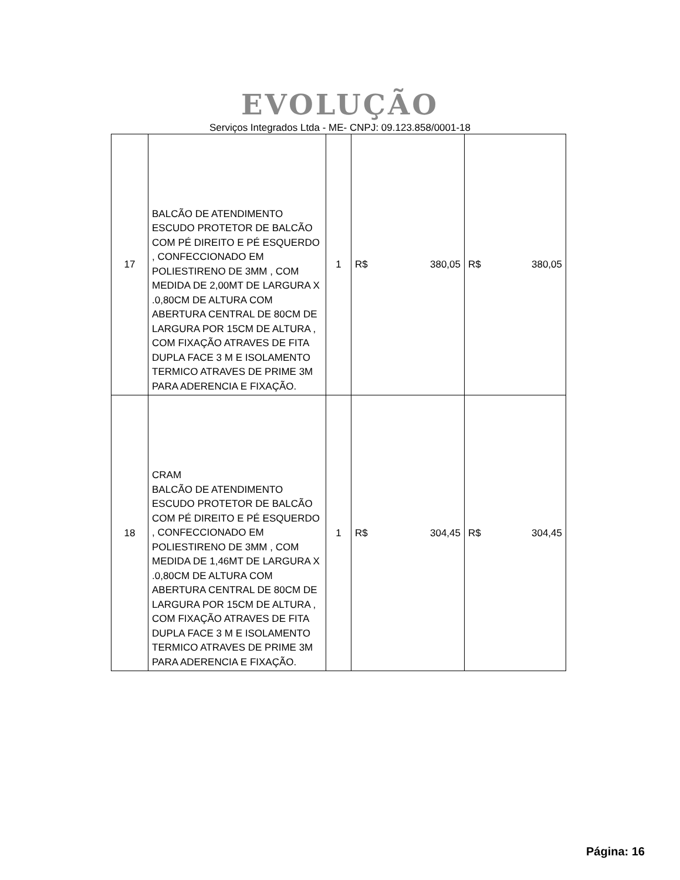EVOLUÇÃO
Serviços Integrados Ltda - ME- CNPJ: 09.123.858/0001-18
| 17 | BALCÃO DE ATENDIMENTO ESCUDO PROTETOR DE BALCÃO COM PÉ DIREITO E PÉ ESQUERDO , CONFECCIONADO EM POLIESTIRENO DE 3MM , COM MEDIDA DE 2,00MT DE LARGURA X .0,80CM DE ALTURA COM ABERTURA CENTRAL DE 80CM DE LARGURA POR 15CM DE ALTURA , COM FIXAÇÃO ATRAVES DE FITA DUPLA FACE 3 M E ISOLAMENTO TERMICO ATRAVES DE PRIME 3M PARA ADERENCIA E FIXAÇÃO. | 1 | R$ 380,05 | R$ 380,05 |
| 18 | CRAM BALCÃO DE ATENDIMENTO ESCUDO PROTETOR DE BALCÃO COM PÉ DIREITO E PÉ ESQUERDO , CONFECCIONADO EM POLIESTIRENO DE 3MM , COM MEDIDA DE 1,46MT DE LARGURA X .0,80CM DE ALTURA COM ABERTURA CENTRAL DE 80CM DE LARGURA POR 15CM DE ALTURA , COM FIXAÇÃO ATRAVES DE FITA DUPLA FACE 3 M E ISOLAMENTO TERMICO ATRAVES DE PRIME 3M PARA ADERENCIA E FIXAÇÃO. | 1 | R$ 304,45 | R$ 304,45 |
Página: 16